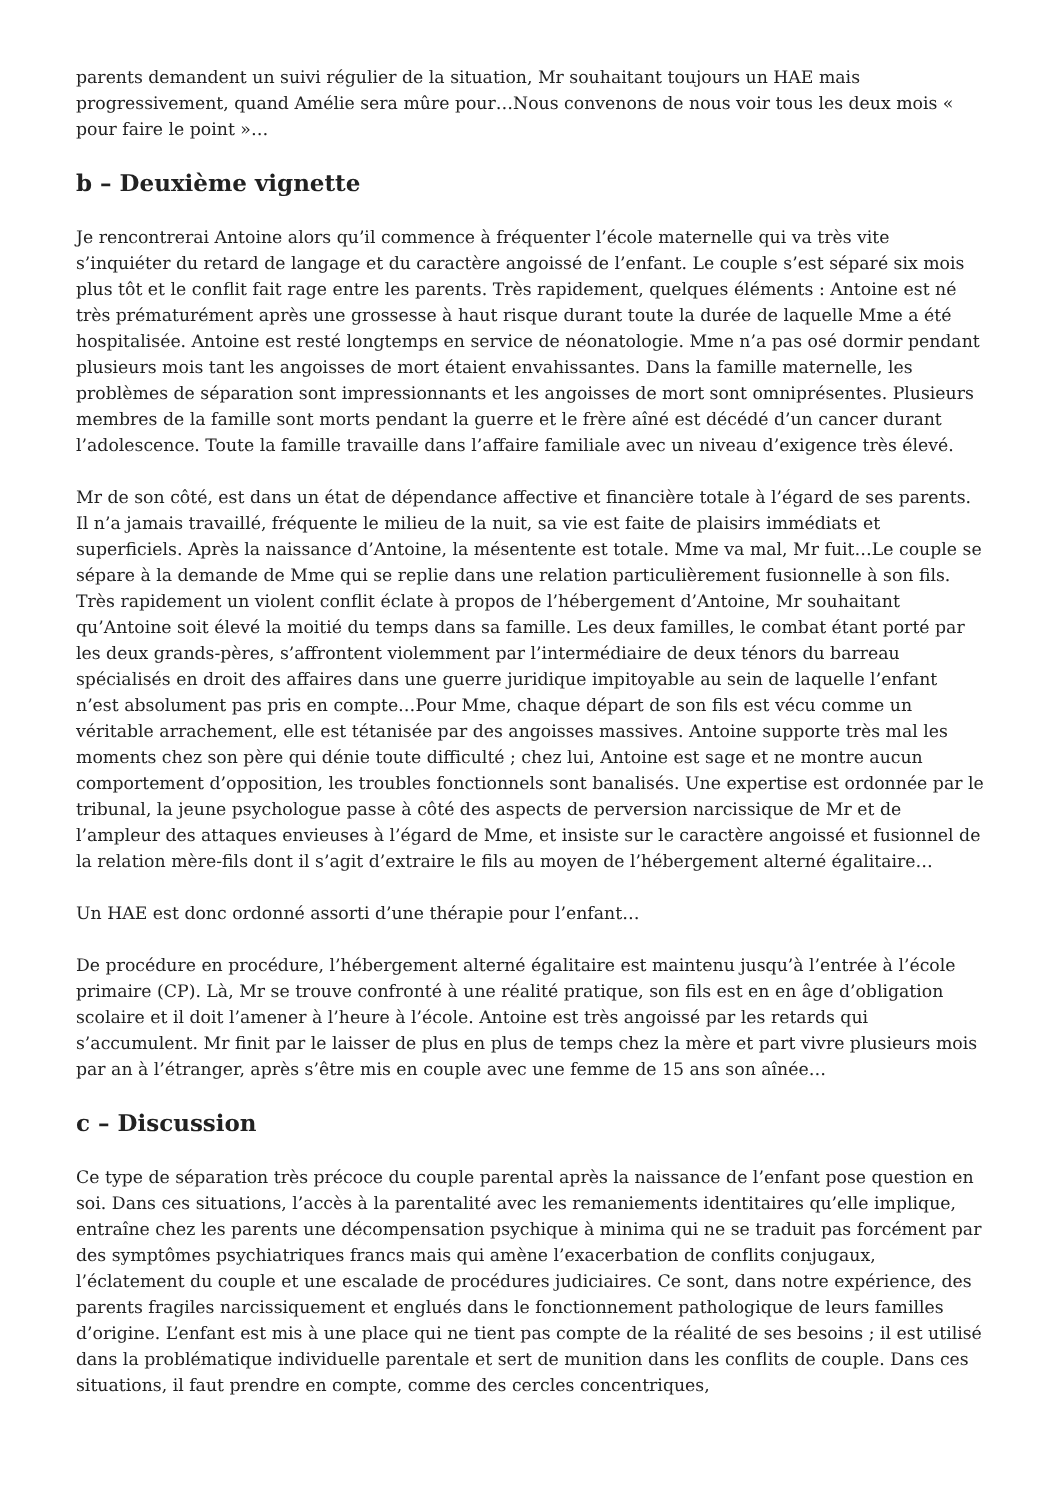parents demandent un suivi régulier de la situation, Mr souhaitant toujours un HAE mais progressivement, quand Amélie sera mûre pour…Nous convenons de nous voir tous les deux mois « pour faire le point »…
b – Deuxième vignette
Je rencontrerai Antoine alors qu’il commence à fréquenter l’école maternelle qui va très vite s’inquiéter du retard de langage et du caractère angoissé de l’enfant. Le couple s’est séparé six mois plus tôt et le conflit fait rage entre les parents. Très rapidement, quelques éléments : Antoine est né très prématurément après une grossesse à haut risque durant toute la durée de laquelle Mme a été hospitalisée. Antoine est resté longtemps en service de néonatologie. Mme n’a pas osé dormir pendant plusieurs mois tant les angoisses de mort étaient envahissantes. Dans la famille maternelle, les problèmes de séparation sont impressionnants et les angoisses de mort sont omniprésentes. Plusieurs membres de la famille sont morts pendant la guerre et le frère aîné est décédé d’un cancer durant l’adolescence. Toute la famille travaille dans l’affaire familiale avec un niveau d’exigence très élevé.
Mr de son côté, est dans un état de dépendance affective et financière totale à l’égard de ses parents. Il n’a jamais travaillé, fréquente le milieu de la nuit, sa vie est faite de plaisirs immédiats et superficiels. Après la naissance d’Antoine, la mésentente est totale. Mme va mal, Mr fuit…Le couple se sépare à la demande de Mme qui se replie dans une relation particulièrement fusionnelle à son fils. Très rapidement un violent conflit éclate à propos de l’hébergement d’Antoine, Mr souhaitant qu’Antoine soit élevé la moitié du temps dans sa famille. Les deux familles, le combat étant porté par les deux grands-pères, s’affrontent violemment par l’intermédiaire de deux ténors du barreau spécialisés en droit des affaires dans une guerre juridique impitoyable au sein de laquelle l’enfant n’est absolument pas pris en compte…Pour Mme, chaque départ de son fils est vécu comme un véritable arrachement, elle est tétanisée par des angoisses massives. Antoine supporte très mal les moments chez son père qui dénie toute difficulté ; chez lui, Antoine est sage et ne montre aucun comportement d’opposition, les troubles fonctionnels sont banalisés. Une expertise est ordonnée par le tribunal, la jeune psychologue passe à côté des aspects de perversion narcissique de Mr et de l’ampleur des attaques envieuses à l’égard de Mme, et insiste sur le caractère angoissé et fusionnel de la relation mère-fils dont il s’agit d’extraire le fils au moyen de l’hébergement alterné égalitaire…
Un HAE est donc ordonné assorti d’une thérapie pour l’enfant…
De procédure en procédure, l’hébergement alterné égalitaire est maintenu jusqu’à l’entrée à l’école primaire (CP). Là, Mr se trouve confronté à une réalité pratique, son fils est en en âge d’obligation scolaire et il doit l’amener à l’heure à l’école. Antoine est très angoissé par les retards qui s’accumulent. Mr finit par le laisser de plus en plus de temps chez la mère et part vivre plusieurs mois par an à l’étranger, après s’être mis en couple avec une femme de 15 ans son aînée…
c – Discussion
Ce type de séparation très précoce du couple parental après la naissance de l’enfant pose question en soi. Dans ces situations, l’accès à la parentalité avec les remaniements identitaires qu’elle implique, entraîne chez les parents une décompensation psychique à minima qui ne se traduit pas forcément par des symptômes psychiatriques francs mais qui amène l’exacerbation de conflits conjugaux, l’éclatement du couple et une escalade de procédures judiciaires. Ce sont, dans notre expérience, des parents fragiles narcissiquement et englués dans le fonctionnement pathologique de leurs familles d’origine. L’enfant est mis à une place qui ne tient pas compte de la réalité de ses besoins ; il est utilisé dans la problématique individuelle parentale et sert de munition dans les conflits de couple. Dans ces situations, il faut prendre en compte, comme des cercles concentriques,